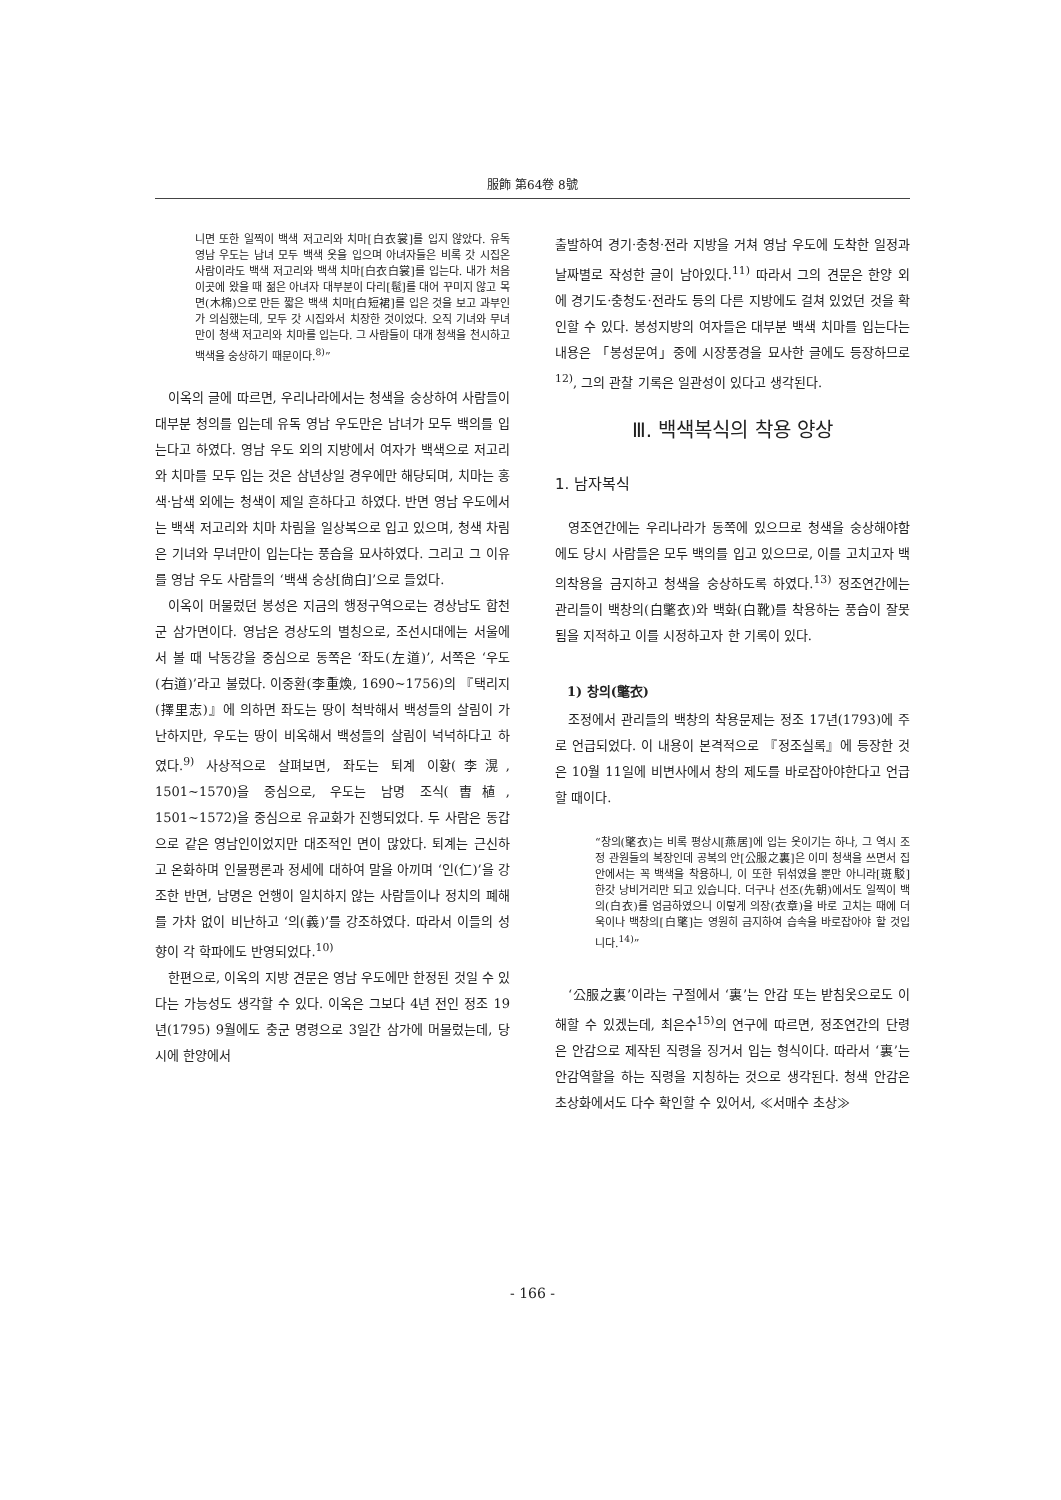服飾 第64卷 8號
니면 또한 일찍이 백색 저고리와 치마[白衣裳]를 입지 않았다. 유독 영남 우도는 남녀 모두 백색 옷을 입으며 아녀자들은 비록 갓 시집온 사람이라도 백색 저고리와 백색 치마[白衣白裳]를 입는다. 내가 처음 이곳에 왔을 때 젊은 아녀자 대부분이 다리[髢]를 대어 꾸미지 않고 목면(木棉)으로 만든 짧은 백색 치마[白短裙]를 입은 것을 보고 과부인가 의심했는데, 모두 갓 시집와서 치장한 것이었다. 오직 기녀와 무녀만이 청색 저고리와 치마를 입는다. 그 사람들이 대개 청색을 천시하고 백색을 숭상하기 때문이다.<sup>8)</sup>”
이옥의 글에 따르면, 우리나라에서는 청색을 숭상하여 사람들이 대부분 청의를 입는데 유독 영남 우도만은 남녀가 모두 백의를 입는다고 하였다. 영남 우도 외의 지방에서 여자가 백색으로 저고리와 치마를 모두 입는 것은 삼년상일 경우에만 해당되며, 치마는 홍색·남색 외에는 청색이 제일 흔하다고 하였다. 반면 영남 우도에서는 백색 저고리와 치마 차림을 일상복으로 입고 있으며, 청색 차림은 기녀와 무녀만이 입는다는 풍습을 묘사하였다. 그리고 그 이유를 영남 우도 사람들의 ‘백색 숭상[尙白]’으로 들었다.
이옥이 머물렀던 봉성은 지금의 행정구역으로는 경상남도 합천군 삼가면이다. 영남은 경상도의 별칭으로, 조선시대에는 서울에서 볼 때 낙동강을 중심으로 동쪽은 ‘좌도(左道)’, 서쪽은 ‘우도(右道)’라고 불렀다. 이중환(李重煥, 1690~1756)의 『택리지(擇里志)』에 의하면 좌도는 땅이 척박해서 백성들의 살림이 가난하지만, 우도는 땅이 비옥해서 백성들의 살림이 넉넉하다고 하였다.<sup>9)</sup> 사상적으로 살펴보면, 좌도는 퇴계 이황(李滉, 1501~1570)을 중심으로, 우도는 남명 조식(曺植, 1501~1572)을 중심으로 유교화가 진행되었다. 두 사람은 동갑으로 같은 영남인이었지만 대조적인 면이 많았다. 퇴계는 근신하고 온화하며 인물평론과 정세에 대하여 말을 아끼며 ‘인(仁)’을 강조한 반면, 남명은 언행이 일치하지 않는 사람들이나 정치의 폐해를 가차 없이 비난하고 ‘의(義)’를 강조하였다. 따라서 이들의 성향이 각 학파에도 반영되었다.<sup>10)</sup>
한편으로, 이옥의 지방 견문은 영남 우도에만 한정된 것일 수 있다는 가능성도 생각할 수 있다. 이옥은 그보다 4년 전인 정조 19년(1795) 9월에도 충군 명령으로 3일간 삼가에 머물렀는데, 당시에 한양에서
출발하여 경기·충청·전라 지방을 거쳐 영남 우도에 도착한 일정과 날짜별로 작성한 글이 남아있다.<sup>11)</sup> 따라서 그의 견문은 한양 외에 경기도·충청도·전라도 등의 다른 지방에도 걸쳐 있었던 것을 확인할 수 있다. 봉성지방의 여자들은 대부분 백색 치마를 입는다는 내용은 「봉성문여」중에 시장풍경을 묘사한 글에도 등장하므로<sup>12)</sup>, 그의 관찰 기록은 일관성이 있다고 생각된다.
Ⅲ. 백색복식의 착용 양상
1. 남자복식
영조연간에는 우리나라가 동쪽에 있으므로 청색을 숭상해야함에도 당시 사람들은 모두 백의를 입고 있으므로, 이를 고치고자 백의착용을 금지하고 청색을 숭상하도록 하였다.<sup>13)</sup> 정조연간에는 관리들이 백창의(白氅衣)와 백화(白靴)를 착용하는 풍습이 잘못됨을 지적하고 이를 시정하고자 한 기록이 있다.
1) 창의(氅衣)
조정에서 관리들의 백창의 착용문제는 정조 17년(1793)에 주로 언급되었다. 이 내용이 본격적으로 『정조실록』에 등장한 것은 10월 11일에 비변사에서 창의 제도를 바로잡아야한다고 언급할 때이다.
“창의(氅衣)는 비록 평상시[燕居]에 입는 옷이기는 하나, 그 역시 조정 관원들의 복장인데 공복의 안[公服之裏]은 이미 청색을 쓰면서 집안에서는 꼭 백색을 착용하니, 이 또한 뒤섞였을 뿐만 아니라[斑駁] 한갓 낭비거리만 되고 있습니다. 더구나 선조(先朝)에서도 일찍이 백의(白衣)를 엄금하였으니 이렇게 의장(衣章)을 바로 고치는 때에 더욱이나 백창의[白氅]는 영원히 금지하여 습속을 바로잡아야 할 것입니다.<sup>14)</sup>”
‘公服之裏’이라는 구절에서 ‘裏’는 안감 또는 받침옷으로도 이해할 수 있겠는데, 최은수<sup>15)</sup>의 연구에 따르면, 정조연간의 단령은 안감으로 제작된 직령을 징거서 입는 형식이다. 따라서 ‘裏’는 안감역할을 하는 직령을 지칭하는 것으로 생각된다. 청색 안감은 초상화에서도 다수 확인할 수 있어서, ≪서매수 초상≫
- 166 -